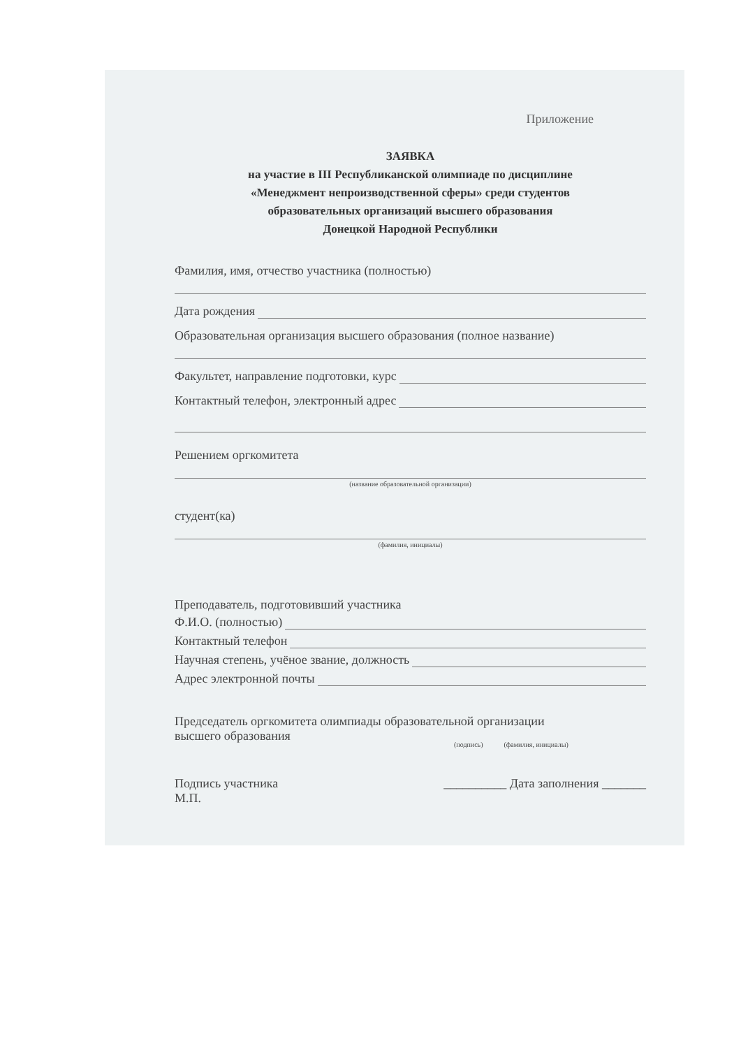Приложение
ЗАЯВКА
на участие в III Республиканской олимпиаде по дисциплине
«Менеджмент непроизводственной сферы» среди студентов
образовательных организаций высшего образования
Донецкой Народной Республики
Фамилия, имя, отчество участника (полностью)
Дата рождения
Образовательная организация высшего образования (полное название)
Факультет, направление подготовки, курс
Контактный телефон, электронный адрес
Решением оргкомитета
(название образовательной организации)
студент(ка)
(фамилия, инициалы)
Преподаватель, подготовивший участника
Ф.И.О. (полностью)
Контактный телефон
Научная степень, учёное звание, должность
Адрес электронной почты
Председатель оргкомитета олимпиады образовательной организации
высшего образования
(подпись) (фамилия, инициалы)
Подпись участника
М.П. __________ Дата заполнения _______